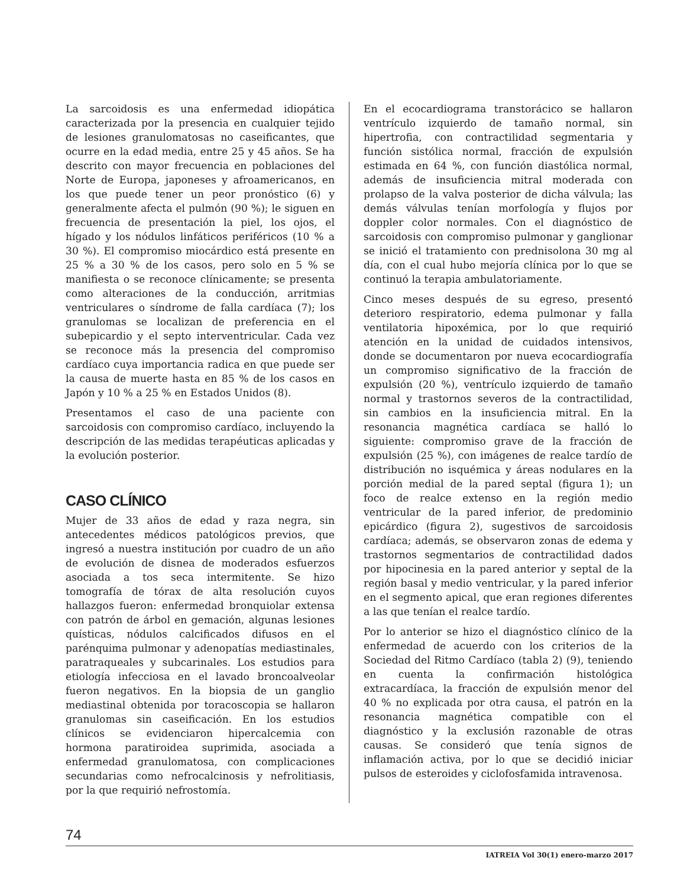La sarcoidosis es una enfermedad idiopática caracterizada por la presencia en cualquier tejido de lesiones granulomatosas no caseificantes, que ocurre en la edad media, entre 25 y 45 años. Se ha descrito con mayor frecuencia en poblaciones del Norte de Europa, japoneses y afroamericanos, en los que puede tener un peor pronóstico (6) y generalmente afecta el pulmón (90 %); le siguen en frecuencia de presentación la piel, los ojos, el hígado y los nódulos linfáticos periféricos (10 % a 30 %). El compromiso miocárdico está presente en 25 % a 30 % de los casos, pero solo en 5 % se manifiesta o se reconoce clínicamente; se presenta como alteraciones de la conducción, arritmias ventriculares o síndrome de falla cardíaca (7); los granulomas se localizan de preferencia en el subepicardio y el septo interventricular. Cada vez se reconoce más la presencia del compromiso cardíaco cuya importancia radica en que puede ser la causa de muerte hasta en 85 % de los casos en Japón y 10 % a 25 % en Estados Unidos (8).
Presentamos el caso de una paciente con sarcoidosis con compromiso cardíaco, incluyendo la descripción de las medidas terapéuticas aplicadas y la evolución posterior.
CASO CLÍNICO
Mujer de 33 años de edad y raza negra, sin antecedentes médicos patológicos previos, que ingresó a nuestra institución por cuadro de un año de evolución de disnea de moderados esfuerzos asociada a tos seca intermitente. Se hizo tomografía de tórax de alta resolución cuyos hallazgos fueron: enfermedad bronquiolar extensa con patrón de árbol en gemación, algunas lesiones quísticas, nódulos calcificados difusos en el parénquima pulmonar y adenopatías mediastinales, paratraqueales y subcarinales. Los estudios para etiología infecciosa en el lavado broncoalveolar fueron negativos. En la biopsia de un ganglio mediastinal obtenida por toracoscopia se hallaron granulomas sin caseificación. En los estudios clínicos se evidenciaron hipercalcemia con hormona paratiroidea suprimida, asociada a enfermedad granulomatosa, con complicaciones secundarias como nefrocalcinosis y nefrolitiasis, por la que requirió nefrostomía.
En el ecocardiograma transtorácico se hallaron ventrículo izquierdo de tamaño normal, sin hipertrofia, con contractilidad segmentaria y función sistólica normal, fracción de expulsión estimada en 64 %, con función diastólica normal, además de insuficiencia mitral moderada con prolapso de la valva posterior de dicha válvula; las demás válvulas tenían morfología y flujos por doppler color normales. Con el diagnóstico de sarcoidosis con compromiso pulmonar y ganglionar se inició el tratamiento con prednisolona 30 mg al día, con el cual hubo mejoría clínica por lo que se continuó la terapia ambulatoriamente.
Cinco meses después de su egreso, presentó deterioro respiratorio, edema pulmonar y falla ventilatoria hipoxémica, por lo que requirió atención en la unidad de cuidados intensivos, donde se documentaron por nueva ecocardiografía un compromiso significativo de la fracción de expulsión (20 %), ventrículo izquierdo de tamaño normal y trastornos severos de la contractilidad, sin cambios en la insuficiencia mitral. En la resonancia magnética cardíaca se halló lo siguiente: compromiso grave de la fracción de expulsión (25 %), con imágenes de realce tardío de distribución no isquémica y áreas nodulares en la porción medial de la pared septal (figura 1); un foco de realce extenso en la región medio ventricular de la pared inferior, de predominio epicárdico (figura 2), sugestivos de sarcoidosis cardíaca; además, se observaron zonas de edema y trastornos segmentarios de contractilidad dados por hipocinesia en la pared anterior y septal de la región basal y medio ventricular, y la pared inferior en el segmento apical, que eran regiones diferentes a las que tenían el realce tardío.
Por lo anterior se hizo el diagnóstico clínico de la enfermedad de acuerdo con los criterios de la Sociedad del Ritmo Cardíaco (tabla 2) (9), teniendo en cuenta la confirmación histológica extracardíaca, la fracción de expulsión menor del 40 % no explicada por otra causa, el patrón en la resonancia magnética compatible con el diagnóstico y la exclusión razonable de otras causas. Se consideró que tenía signos de inflamación activa, por lo que se decidió iniciar pulsos de esteroides y ciclofosfamida intravenosa.
74
IATREIA Vol 30(1) enero-marzo 2017